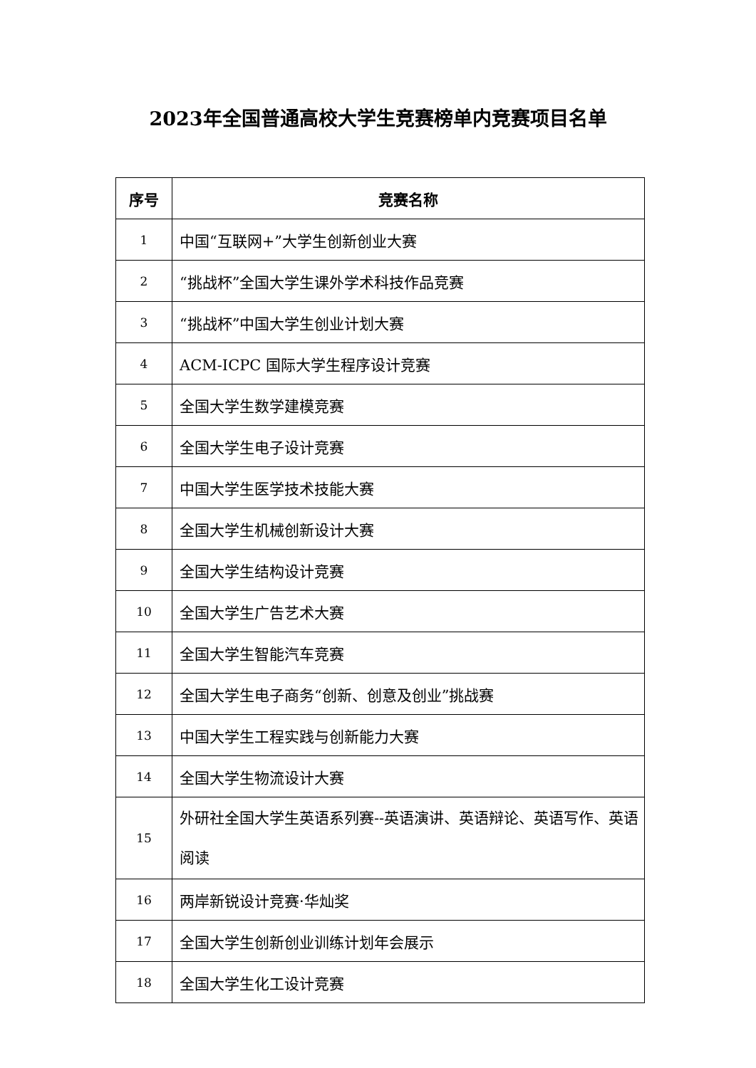2023年全国普通高校大学生竞赛榜单内竞赛项目名单
| 序号 | 竞赛名称 |
| --- | --- |
| 1 | 中国“互联网+”大学生创新创业大赛 |
| 2 | “挑战杯”全国大学生课外学术科技作品竞赛 |
| 3 | “挑战杯”中国大学生创业计划大赛 |
| 4 | ACM-ICPC 国际大学生程序设计竞赛 |
| 5 | 全国大学生数学建模竞赛 |
| 6 | 全国大学生电子设计竞赛 |
| 7 | 中国大学生医学技术技能大赛 |
| 8 | 全国大学生机械创新设计大赛 |
| 9 | 全国大学生结构设计竞赛 |
| 10 | 全国大学生广告艺术大赛 |
| 11 | 全国大学生智能汽车竞赛 |
| 12 | 全国大学生电子商务“创新、创意及创业”挑战赛 |
| 13 | 中国大学生工程实践与创新能力大赛 |
| 14 | 全国大学生物流设计大赛 |
| 15 | 外研社全国大学生英语系列赛--英语演讲、英语辩论、英语写作、英语阅读 |
| 16 | 两岸新锐设计竞赛·华灿奖 |
| 17 | 全国大学生创新创业训练计划年会展示 |
| 18 | 全国大学生化工设计竞赛 |